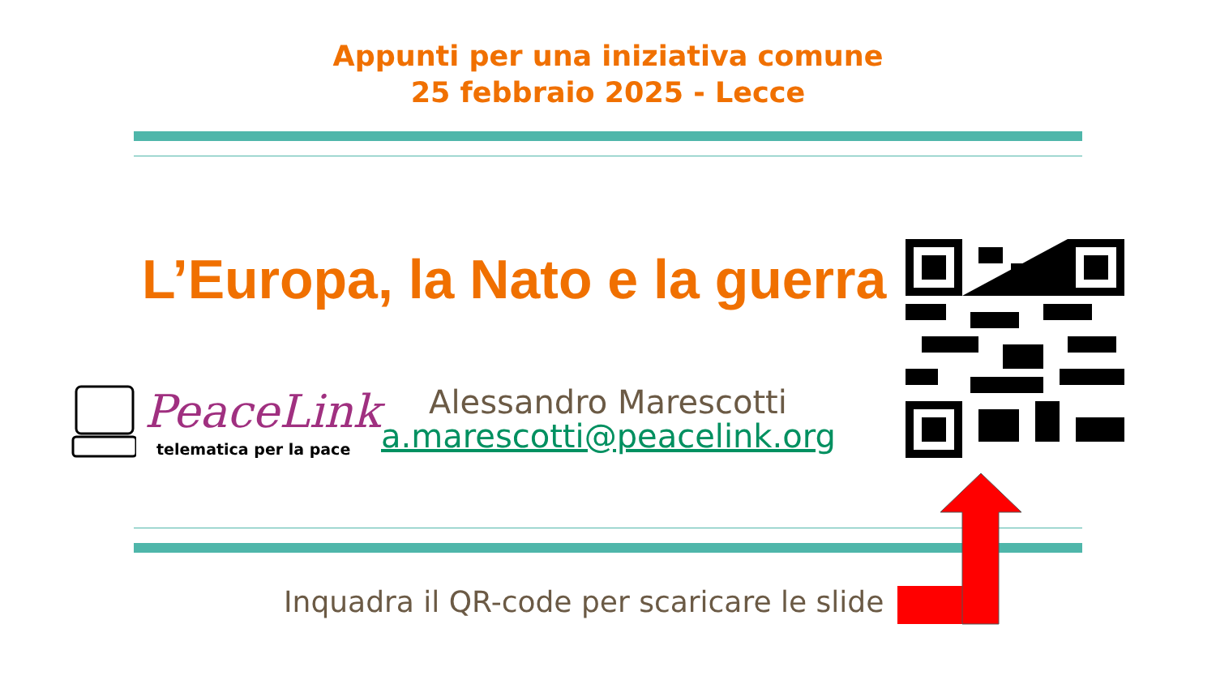Appunti per una iniziativa comune
25 febbraio 2025 - Lecce
L’Europa, la Nato e la guerra
PeaceLink
telematica per la pace
Alessandro Marescotti
a.marescotti@peacelink.org
Inquadra il QR-code per scaricare le slide